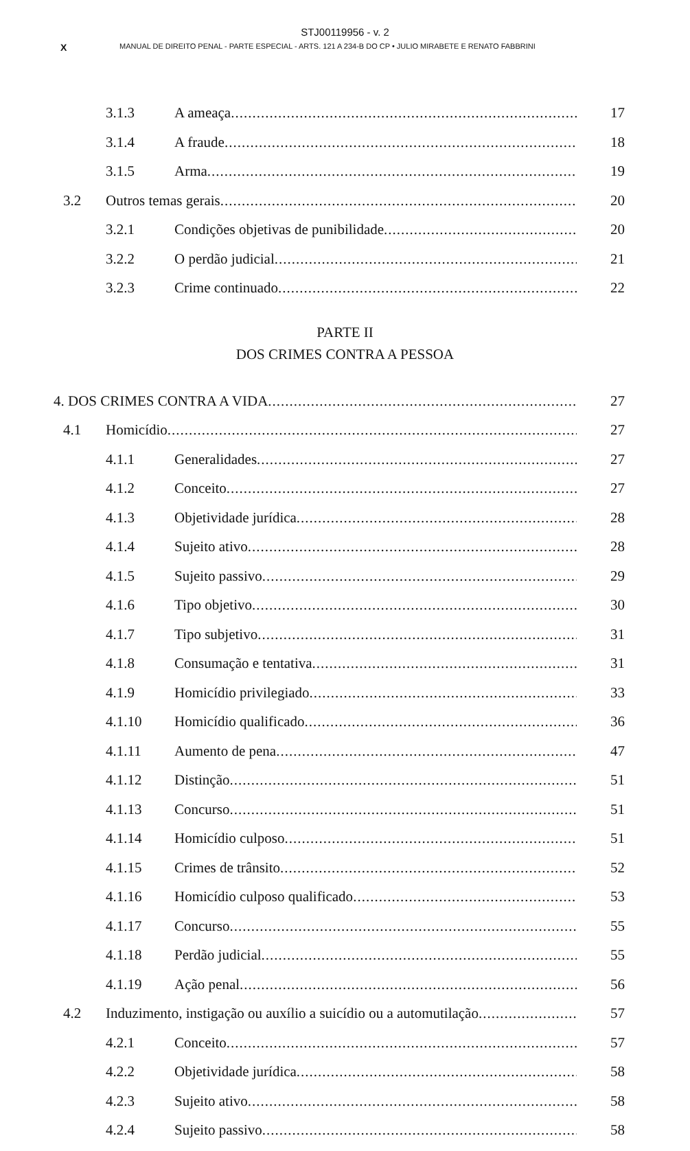STJ00119956 - v. 2
X MANUAL DE DIREITO PENAL - PARTE ESPECIAL - ARTS. 121 A 234-B DO CP • JULIO MIRABETE E RENATO FABBRINI
3.1.3 A ameaça 17
3.1.4 A fraude 18
3.1.5 Arma 19
3.2 Outros temas gerais 20
3.2.1 Condições objetivas de punibilidade 20
3.2.2 O perdão judicial 21
3.2.3 Crime continuado 22
PARTE II
DOS CRIMES CONTRA A PESSOA
4. DOS CRIMES CONTRA A VIDA 27
4.1 Homicídio 27
4.1.1 Generalidades 27
4.1.2 Conceito 27
4.1.3 Objetividade jurídica 28
4.1.4 Sujeito ativo 28
4.1.5 Sujeito passivo 29
4.1.6 Tipo objetivo 30
4.1.7 Tipo subjetivo 31
4.1.8 Consumação e tentativa 31
4.1.9 Homicídio privilegiado 33
4.1.10 Homicídio qualificado 36
4.1.11 Aumento de pena 47
4.1.12 Distinção 51
4.1.13 Concurso 51
4.1.14 Homicídio culposo 51
4.1.15 Crimes de trânsito 52
4.1.16 Homicídio culposo qualificado 53
4.1.17 Concurso 55
4.1.18 Perdão judicial 55
4.1.19 Ação penal 56
4.2 Induzimento, instigação ou auxílio a suicídio ou a automutilação 57
4.2.1 Conceito 57
4.2.2 Objetividade jurídica 58
4.2.3 Sujeito ativo 58
4.2.4 Sujeito passivo 58